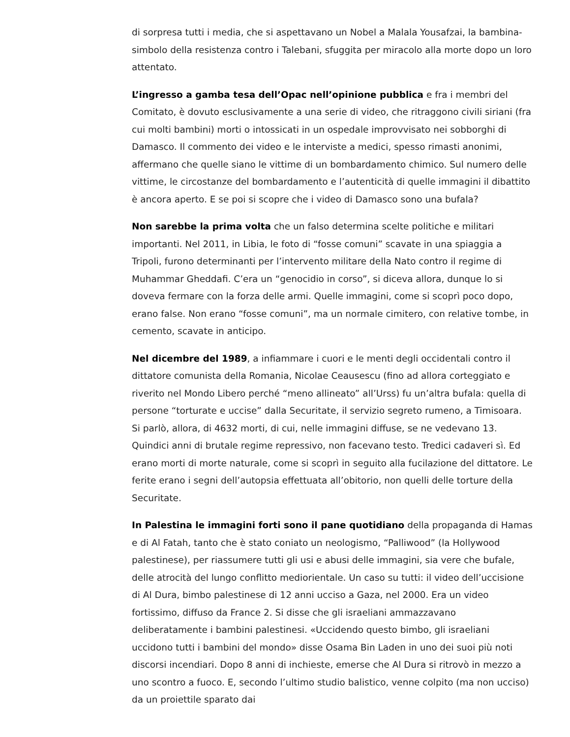di sorpresa tutti i media, che si aspettavano un Nobel a Malala Yousafzai, la bambina-simbolo della resistenza contro i Talebani, sfuggita per miracolo alla morte dopo un loro attentato.
L’ingresso a gamba tesa dell’Opac nell’opinione pubblica e fra i membri del Comitato, è dovuto esclusivamente a una serie di video, che ritraggono civili siriani (fra cui molti bambini) morti o intossicati in un ospedale improvvisato nei sobborghi di Damasco. Il commento dei video e le interviste a medici, spesso rimasti anonimi, affermano che quelle siano le vittime di un bombardamento chimico. Sul numero delle vittime, le circostanze del bombardamento e l’autenticità di quelle immagini il dibattito è ancora aperto. E se poi si scopre che i video di Damasco sono una bufala?
Non sarebbe la prima volta che un falso determina scelte politiche e militari importanti. Nel 2011, in Libia, le foto di “fosse comuni” scavate in una spiaggia a Tripoli, furono determinanti per l’intervento militare della Nato contro il regime di Muhammar Gheddafi. C’era un “genocidio in corso”, si diceva allora, dunque lo si doveva fermare con la forza delle armi. Quelle immagini, come si scoprì poco dopo, erano false. Non erano “fosse comuni”, ma un normale cimitero, con relative tombe, in cemento, scavate in anticipo.
Nel dicembre del 1989, a infiammare i cuori e le menti degli occidentali contro il dittatore comunista della Romania, Nicolae Ceausescu (fino ad allora corteggiato e riverito nel Mondo Libero perché “meno allineato” all’Urss) fu un’altra bufala: quella di persone “torturate e uccise” dalla Securitate, il servizio segreto rumeno, a Timisoara. Si parlò, allora, di 4632 morti, di cui, nelle immagini diffuse, se ne vedevano 13. Quindici anni di brutale regime repressivo, non facevano testo. Tredici cadaveri sì. Ed erano morti di morte naturale, come si scoprì in seguito alla fucilazione del dittatore. Le ferite erano i segni dell’autopsia effettuata all’obitorio, non quelli delle torture della Securitate.
In Palestina le immagini forti sono il pane quotidiano della propaganda di Hamas e di Al Fatah, tanto che è stato coniato un neologismo, “Palliwood” (la Hollywood palestinese), per riassumere tutti gli usi e abusi delle immagini, sia vere che bufale, delle atrocità del lungo conflitto mediorientale. Un caso su tutti: il video dell’uccisione di Al Dura, bimbo palestinese di 12 anni ucciso a Gaza, nel 2000. Era un video fortissimo, diffuso da France 2. Si disse che gli israeliani ammazzavano deliberatamente i bambini palestinesi. «Uccidendo questo bimbo, gli israeliani uccidono tutti i bambini del mondo» disse Osama Bin Laden in uno dei suoi più noti discorsi incendiari. Dopo 8 anni di inchieste, emerse che Al Dura si ritrovò in mezzo a uno scontro a fuoco. E, secondo l’ultimo studio balistico, venne colpito (ma non ucciso) da un proiettile sparato dai